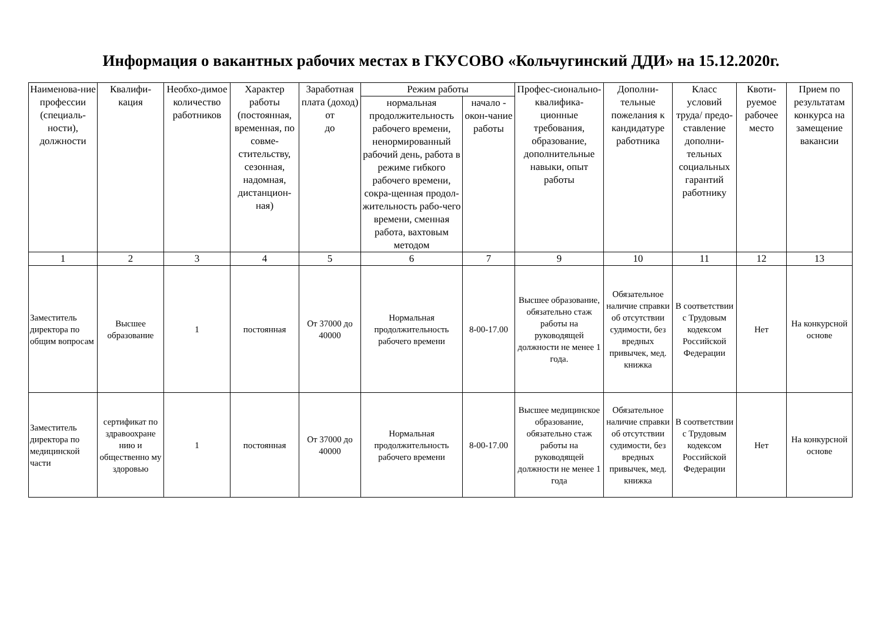Информация о вакантных рабочих местах в ГКУСОВО «Кольчугинский ДДИ» на 15.12.2020г.
| Наименова-ние профессии (специаль-ности), должности | Квалифи-кация | Необхо-димое количество работников | Характер работы (постоянная, временная, по совме-стительству, сезонная, надомная, дистанцион-ная) | Заработная плата (доход) от до | Режим работы | | Профес-сионально-квалифика-ционные требования, образование, дополнительные навыки, опыт работы | Дополни-тельные пожелания к кандидатуре работника | Класс условий труда/ предо-ставление дополни-тельных социальных гарантий работнику | Квоти-руемое рабочее место | Прием по результатам конкурса на замещение вакансии |
| --- | --- | --- | --- | --- | --- | --- | --- | --- | --- | --- | --- |
| | | | | | нормальная продолжительность рабочего времени, ненормированный рабочий день, работа в режиме гибкого рабочего времени, сокра-щенная продол-жительность рабо-чего времени, сменная работа, вахтовым методом | начало - окон-чание работы | | | | | |
| 1 | 2 | 3 | 4 | 5 | 6 | 7 | 9 | 10 | 11 | 12 | 13 |
| Заместитель директора по общим вопросам | Высшее образование | 1 | постоянная | От 37000 до 40000 | Нормальная продолжительность рабочего времени | 8-00-17.00 | Высшее образование, обязательно стаж работы на руководящей должности не менее 1 года. | Обязательное наличие справки об отсутствии судимости, без вредных привычек, мед. книжка | В соответствии с Трудовым кодексом Российской Федерации | Нет | На конкурсной основе |
| Заместитель директора по медицинской части | сертификат по здравоохране нию и общественно му здоровью | 1 | постоянная | От 37000 до 40000 | Нормальная продолжительность рабочего времени | 8-00-17.00 | Высшее медицинское образование, обязательно стаж работы на руководящей должности не менее 1 года | Обязательное наличие справки об отсутствии судимости, без вредных привычек, мед. книжка | В соответствии с Трудовым кодексом Российской Федерации | Нет | На конкурсной основе |